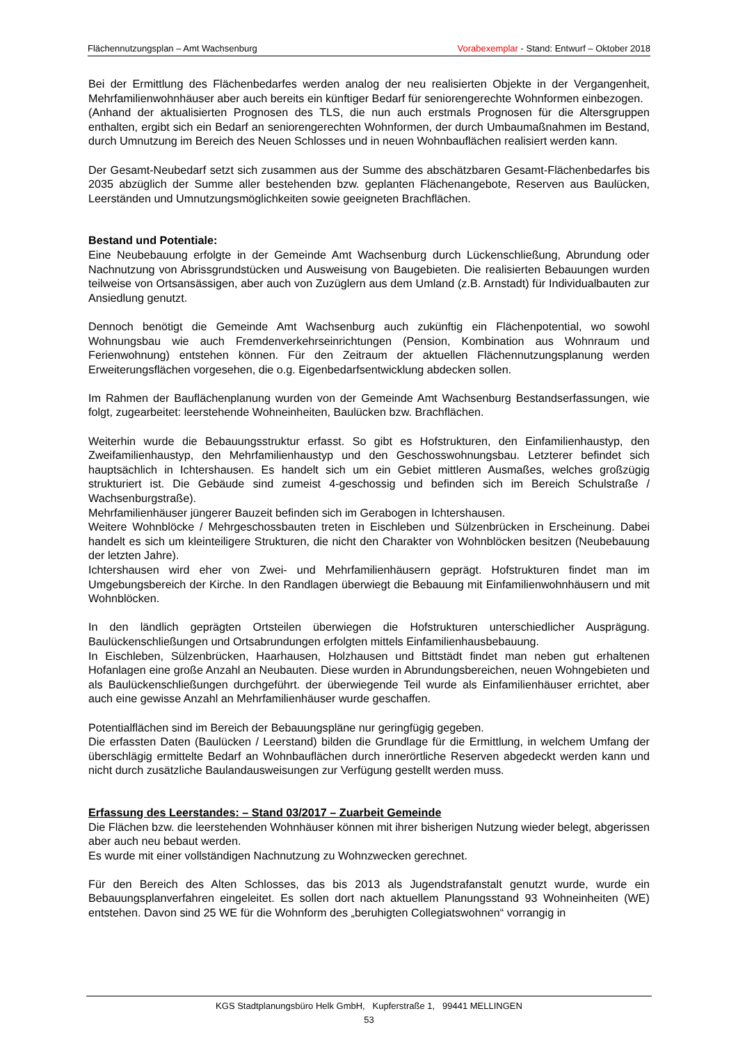Flächennutzungsplan – Amt Wachsenburg Vorabexemplar - Stand: Entwurf – Oktober 2018
Bei der Ermittlung des Flächenbedarfes werden analog der neu realisierten Objekte in der Vergangenheit, Mehrfamilienwohnhäuser aber auch bereits ein künftiger Bedarf für seniorengerechte Wohnformen einbezogen.
(Anhand der aktualisierten Prognosen des TLS, die nun auch erstmals Prognosen für die Altersgruppen enthalten, ergibt sich ein Bedarf an seniorengerechten Wohnformen, der durch Umbaumaßnahmen im Bestand, durch Umnutzung im Bereich des Neuen Schlosses und in neuen Wohnbauflächen realisiert werden kann.
Der Gesamt-Neubedarf setzt sich zusammen aus der Summe des abschätzbaren Gesamt-Flächenbedarfes bis 2035 abzüglich der Summe aller bestehenden bzw. geplanten Flächenangebote, Reserven aus Baulücken, Leerständen und Umnutzungsmöglichkeiten sowie geeigneten Brachflächen.
Bestand und Potentiale:
Eine Neubebauung erfolgte in der Gemeinde Amt Wachsenburg durch Lückenschließung, Abrundung oder Nachnutzung von Abrissgrundstücken und Ausweisung von Baugebieten. Die realisierten Bebauungen wurden teilweise von Ortsansässigen, aber auch von Zuzüglern aus dem Umland (z.B. Arnstadt) für Individualbauten zur Ansiedlung genutzt.
Dennoch benötigt die Gemeinde Amt Wachsenburg auch zukünftig ein Flächenpotential, wo sowohl Wohnungsbau wie auch Fremdenverkehrseinrichtungen (Pension, Kombination aus Wohnraum und Ferienwohnung) entstehen können. Für den Zeitraum der aktuellen Flächennutzungsplanung werden Erweiterungsflächen vorgesehen, die o.g. Eigenbedarfsentwicklung abdecken sollen.
Im Rahmen der Bauflächenplanung wurden von der Gemeinde Amt Wachsenburg Bestandserfassungen, wie folgt, zugearbeitet: leerstehende Wohneinheiten, Baulücken bzw. Brachflächen.
Weiterhin wurde die Bebauungsstruktur erfasst. So gibt es Hofstrukturen, den Einfamilienhaustyp, den Zweifamilienhaustyp, den Mehrfamilienhaustyp und den Geschosswohnungsbau. Letzterer befindet sich hauptsächlich in Ichtershausen. Es handelt sich um ein Gebiet mittleren Ausmaßes, welches großzügig strukturiert ist. Die Gebäude sind zumeist 4-geschossig und befinden sich im Bereich Schulstraße / Wachsenburgstraße).
Mehrfamilienhäuser jüngerer Bauzeit befinden sich im Gerabogen in Ichtershausen.
Weitere Wohnblöcke / Mehrgeschossbauten treten in Eischleben und Sülzenbrücken in Erscheinung. Dabei handelt es sich um kleinteiligere Strukturen, die nicht den Charakter von Wohnblöcken besitzen (Neubebauung der letzten Jahre).
Ichtershausen wird eher von Zwei- und Mehrfamilienhäusern geprägt. Hofstrukturen findet man im Umgebungsbereich der Kirche. In den Randlagen überwiegt die Bebauung mit Einfamilienwohnhäusern und mit Wohnblöcken.
In den ländlich geprägten Ortsteilen überwiegen die Hofstrukturen unterschiedlicher Ausprägung. Baulückenschließungen und Ortsabrundungen erfolgten mittels Einfamilienhausbebauung.
In Eischleben, Sülzenbrücken, Haarhausen, Holzhausen und Bittstädt findet man neben gut erhaltenen Hofanlagen eine große Anzahl an Neubauten. Diese wurden in Abrundungsbereichen, neuen Wohngebieten und als Baulückenschließungen durchgeführt. der überwiegende Teil wurde als Einfamilienhäuser errichtet, aber auch eine gewisse Anzahl an Mehrfamilienhäuser wurde geschaffen.
Potentialflächen sind im Bereich der Bebauungspläne nur geringfügig gegeben.
Die erfassten Daten (Baulücken / Leerstand) bilden die Grundlage für die Ermittlung, in welchem Umfang der überschlägig ermittelte Bedarf an Wohnbauflächen durch innerörtliche Reserven abgedeckt werden kann und nicht durch zusätzliche Baulandausweisungen zur Verfügung gestellt werden muss.
Erfassung des Leerstandes: – Stand 03/2017 – Zuarbeit Gemeinde
Die Flächen bzw. die leerstehenden Wohnhäuser können mit ihrer bisherigen Nutzung wieder belegt, abgerissen aber auch neu bebaut werden.
Es wurde mit einer vollständigen Nachnutzung zu Wohnzwecken gerechnet.
Für den Bereich des Alten Schlosses, das bis 2013 als Jugendstrafanstalt genutzt wurde, wurde ein Bebauungsplanverfahren eingeleitet. Es sollen dort nach aktuellem Planungsstand 93 Wohneinheiten (WE) entstehen. Davon sind 25 WE für die Wohnform des „beruhigten Collegiatswohnen“ vorrangig in
KGS Stadtplanungsbüro Helk GmbH, Kupferstraße 1, 99441 MELLINGEN
53